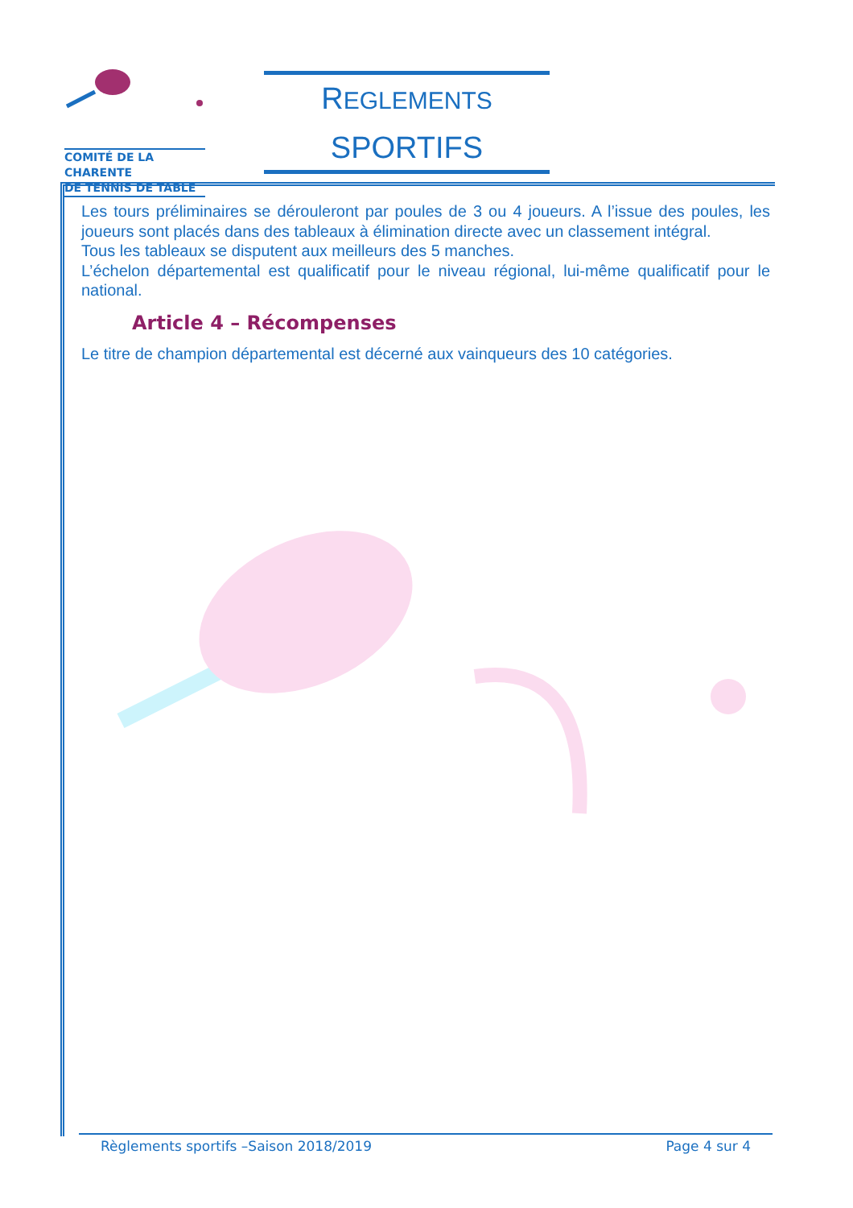COMITÉ DE LA CHARENTE
DE TENNIS DE TABLE
REGLEMENTS
SPORTIFS
Les tours préliminaires se dérouleront par poules de 3 ou 4 joueurs. A l’issue des poules, les joueurs sont placés dans des tableaux à élimination directe avec un classement intégral.
Tous les tableaux se disputent aux meilleurs des 5 manches.
L’échelon départemental est qualificatif pour le niveau régional, lui-même qualificatif pour le national.
Article 4 – Récompenses
Le titre de champion départemental est décerné aux vainqueurs des 10 catégories.
Règlements sportifs –Saison 2018/2019 Page 4 sur 4